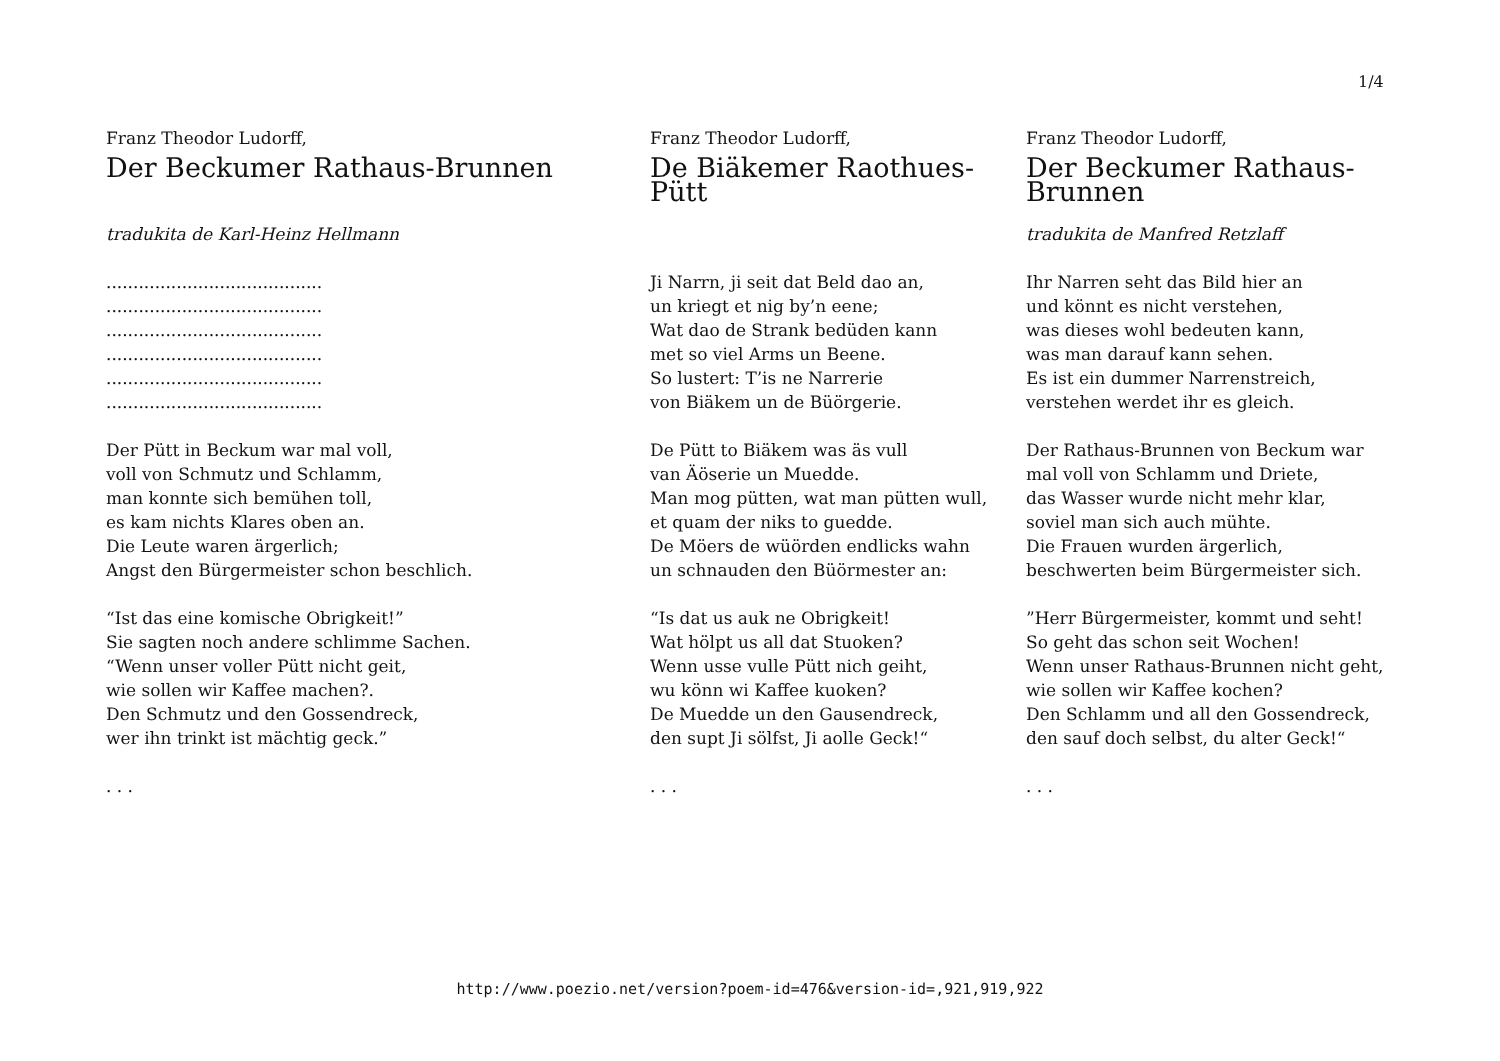1/4
Franz Theodor Ludorff,
Der Beckumer Rathaus-Brunnen
tradukita de Karl-Heinz Hellmann
........................................
........................................
........................................
........................................
........................................
........................................
Der Pütt in Beckum war mal voll,
voll von Schmutz und Schlamm,
man konnte sich bemühen toll,
es kam nichts Klares oben an.
Die Leute waren ärgerlich;
Angst den Bürgermeister schon beschlich.
“Ist das eine komische Obrigkeit!”
Sie sagten noch andere schlimme Sachen.
“Wenn unser voller Pütt nicht geit,
wie sollen wir Kaffee machen?.
Den Schmutz und den Gossendreck,
wer ihn trinkt ist mächtig geck.”
. . .
Franz Theodor Ludorff,
De Biäkemer Raothues-Pütt
Ji Narrn, ji seit dat Beld dao an,
un kriegt et nig by’n eene;
Wat dao de Strank bedüden kann
met so viel Arms un Beene.
So lustert: T’is ne Narrerie
von Biäkem un de Büörgerie.
De Pütt to Biäkem was äs vull
van Äöserie un Muedde.
Man mog pütten, wat man pütten wull,
et quam der niks to guedde.
De Möers de wüörden endlicks wahn
un schnauden den Büörmester an:
“Is dat us auk ne Obrigkeit!
Wat hölpt us all dat Stuoken?
Wenn usse vulle Pütt nich geiht,
wu könn wi Kaffee kuoken?
De Muedde un den Gausendreck,
den supt Ji sölfst, Ji aolle Geck!“
. . .
Franz Theodor Ludorff,
Der Beckumer Rathaus-Brunnen
tradukita de Manfred Retzlaff
Ihr Narren seht das Bild hier an
und könnt es nicht verstehen,
was dieses wohl bedeuten kann,
was man darauf kann sehen.
Es ist ein dummer Narrenstreich,
verstehen werdet ihr es gleich.
Der Rathaus-Brunnen von Beckum war
mal voll von Schlamm und Driete,
das Wasser wurde nicht mehr klar,
soviel man sich auch mühte.
Die Frauen wurden ärgerlich,
beschwerten beim Bürgermeister sich.
”Herr Bürgermeister, kommt und seht!
So geht das schon seit Wochen!
Wenn unser Rathaus-Brunnen nicht geht,
wie sollen wir Kaffee kochen?
Den Schlamm und all den Gossendreck,
den sauf doch selbst, du alter Geck!“
. . .
http://www.poezio.net/version?poem-id=476&version-id=,921,919,922